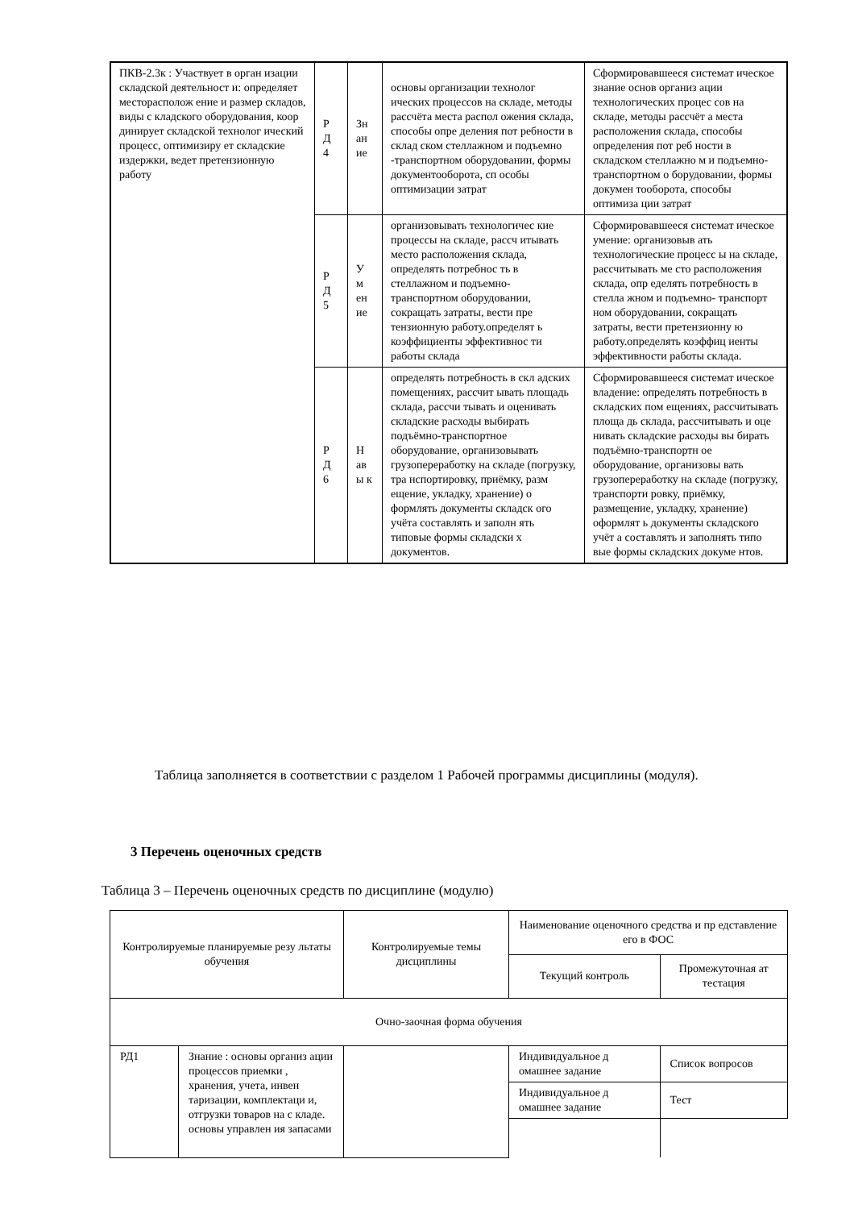| ПКВ-2.3к : Участвует в орган изации складской деятельност и: определяет месторасполож ение и размер складов, виды с кладского оборудования, коор динирует складской технолог ический процесс, оптимизиру ет складские издержки, ведет претензионную работу | Р Д 4 | Зн ан ие | основы организации технолог ических процессов на складе, методы рассчёта места распол ожения склада, способы опре деления пот ребности в склад ском стеллажном и подъемно -транспортном оборудовании, формы документооборота, сп особы оптимизации затрат | Сформировавшееся системат ическое знание основ организ ации технологических процес сов на складе, методы рассчёт а места расположения склада, способы определения пот реб ности в складском стеллажно м и подъемно-транспортном о борудовании, формы докумен тооборота, способы оптимиза ции затрат |
| | Р Д 5 | У м ен ие | организовывать технологичес кие процессы на складе, рассч итывать место расположения склада, определять потребнос ть в стеллажном и подъемно-транспортном оборудовании, сокращать затраты, вести пре тензионную работу.определят ь коэффициенты эффективнос ти работы склада | Сформировавшееся системат ическое умение: организовыв ать технологические процесс ы на складе, рассчитывать ме сто расположения склада, опр еделять потребность в стелла жном и подъемно- транспорт ном оборудовании, сокращать затраты, вести претензионну ю работу.определять коэффиц иенты эффективности работы склада. |
| | Р Д 6 | Н ав ы к | определять потребность в скл адских помещениях, рассчит ывать площадь склада, рассчи тывать и оценивать складские расходы выбирать подъёмно-транспортное оборудование, организовывать грузопереработку на складе (погрузку, тра нспортировку, приёмку, разм ещение, укладку, хранение) о формлять документы складск ого учёта составлять и заполн ять типовые формы складски х документов. | Сформировавшееся системат ическое владение: определять потребность в складских пом ещениях, рассчитывать площа дь склада, рассчитывать и оце нивать складские расходы вы бирать подъёмно-транспортн ое оборудование, организовы вать грузопереработку на складе (погрузку, транспорти ровку, приёмку, размещение, укладку, хранение) оформлят ь документы складского учёт а составлять и заполнять типо вые формы складских докуме нтов. |
Таблица заполняется в соответствии с разделом 1 Рабочей программы дисциплины (модуля).
3 Перечень оценочных средств
Таблица 3 – Перечень оценочных средств по дисциплине (модулю)
| Контролируемые планируемые резу льтаты обучения | | Контролируемые темы дисциплины | Наименование оценочного средства и пр едставление его в ФОС | |
| --- | --- | --- | --- | --- |
| | | | Текущий контроль | Промежуточная ат тестация |
| Очно-заочная форма обучения | | | | |
| РД1 | Знание : основы организ ации процессов приемки , хранения, учета, инвен таризации, комплектаци и, отгрузки товаров на с кладе. основы управлен ия запасами | | Индивидуальное д омашнее задание | Список вопросов |
| | | | Индивидуальное д омашнее задание | Тест |